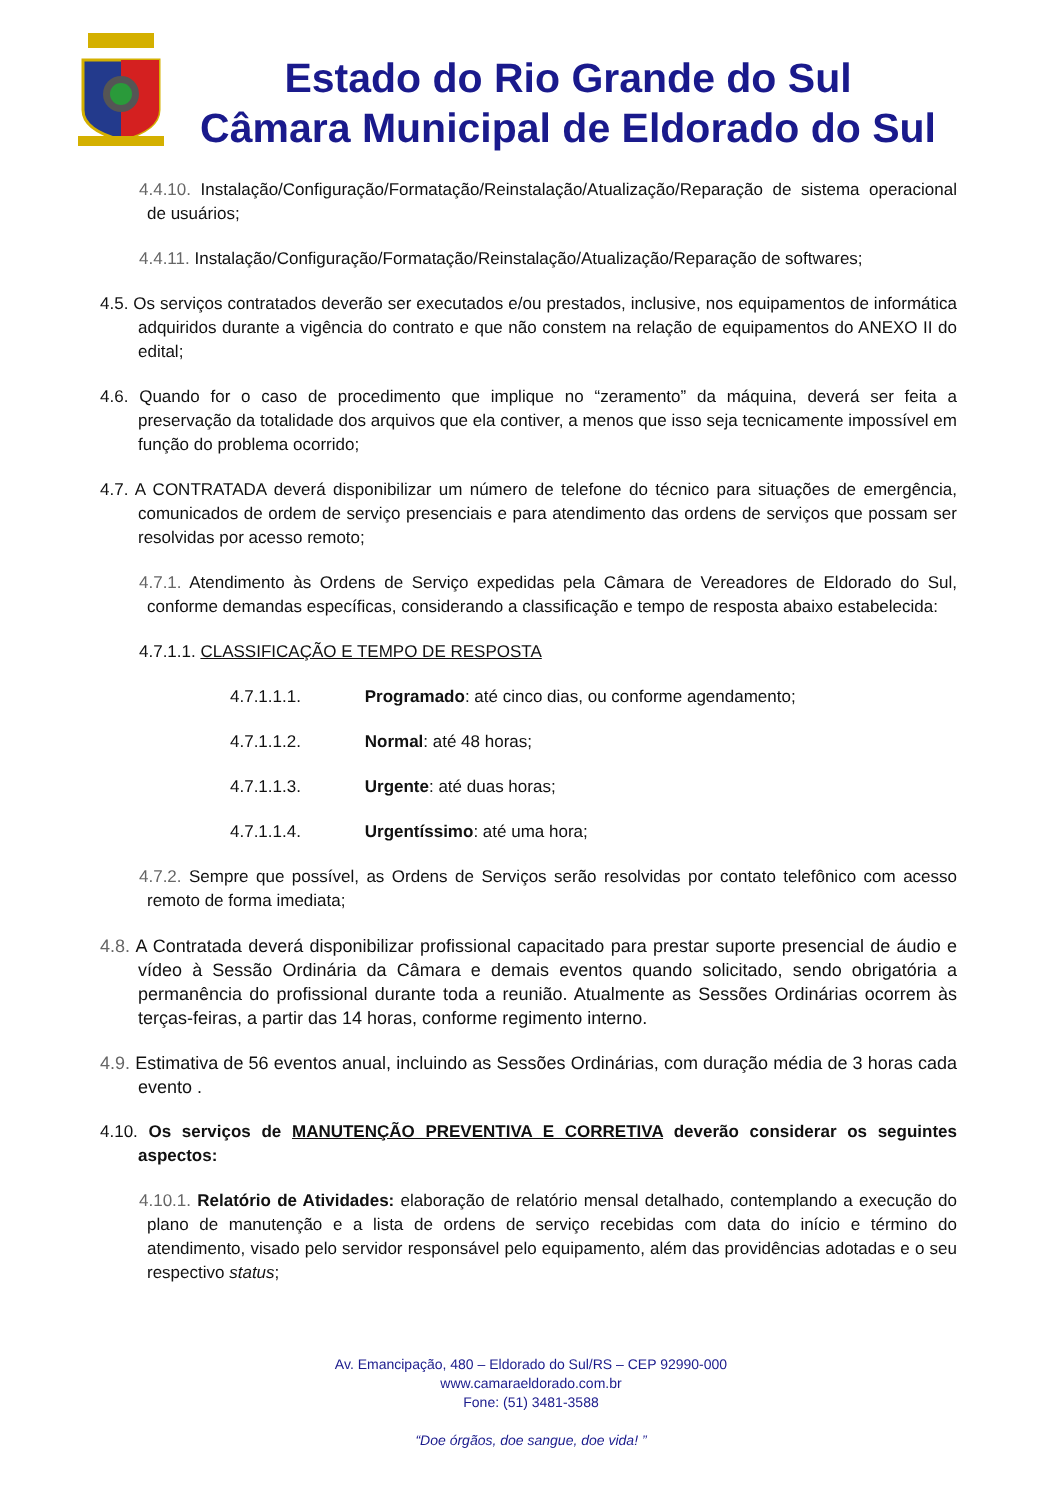Estado do Rio Grande do Sul
Câmara Municipal de Eldorado do Sul
4.4.10. Instalação/Configuração/Formatação/Reinstalação/Atualização/Reparação de sistema operacional de usuários;
4.4.11. Instalação/Configuração/Formatação/Reinstalação/Atualização/Reparação de softwares;
4.5. Os serviços contratados deverão ser executados e/ou prestados, inclusive, nos equipamentos de informática adquiridos durante a vigência do contrato e que não constem na relação de equipamentos do ANEXO II do edital;
4.6. Quando for o caso de procedimento que implique no “zeramento” da máquina, deverá ser feita a preservação da totalidade dos arquivos que ela contiver, a menos que isso seja tecnicamente impossível em função do problema ocorrido;
4.7. A CONTRATADA deverá disponibilizar um número de telefone do técnico para situações de emergência, comunicados de ordem de serviço presenciais e para atendimento das ordens de serviços que possam ser resolvidas por acesso remoto;
4.7.1. Atendimento às Ordens de Serviço expedidas pela Câmara de Vereadores de Eldorado do Sul, conforme demandas específicas, considerando a classificação e tempo de resposta abaixo estabelecida:
4.7.1.1. CLASSIFICAÇÃO E TEMPO DE RESPOSTA
4.7.1.1.1. Programado: até cinco dias, ou conforme agendamento;
4.7.1.1.2. Normal: até 48 horas;
4.7.1.1.3. Urgente: até duas horas;
4.7.1.1.4. Urgentíssimo: até uma hora;
4.7.2. Sempre que possível, as Ordens de Serviços serão resolvidas por contato telefônico com acesso remoto de forma imediata;
4.8. A Contratada deverá disponibilizar profissional capacitado para prestar suporte presencial de áudio e vídeo à Sessão Ordinária da Câmara e demais eventos quando solicitado, sendo obrigatória a permanência do profissional durante toda a reunião. Atualmente as Sessões Ordinárias ocorrem às terças-feiras, a partir das 14 horas, conforme regimento interno.
4.9. Estimativa de 56 eventos anual, incluindo as Sessões Ordinárias, com duração média de 3 horas cada evento .
4.10. Os serviços de MANUTENÇÃO PREVENTIVA E CORRETIVA deverão considerar os seguintes aspectos:
4.10.1. Relatório de Atividades: elaboração de relatório mensal detalhado, contemplando a execução do plano de manutenção e a lista de ordens de serviço recebidas com data do início e término do atendimento, visado pelo servidor responsável pelo equipamento, além das providências adotadas e o seu respectivo status;
Av. Emancipação, 480 – Eldorado do Sul/RS – CEP 92990-000
www.camaraeldorado.com.br
Fone: (51) 3481-3588
“Doe órgãos, doe sangue, doe vida! ”